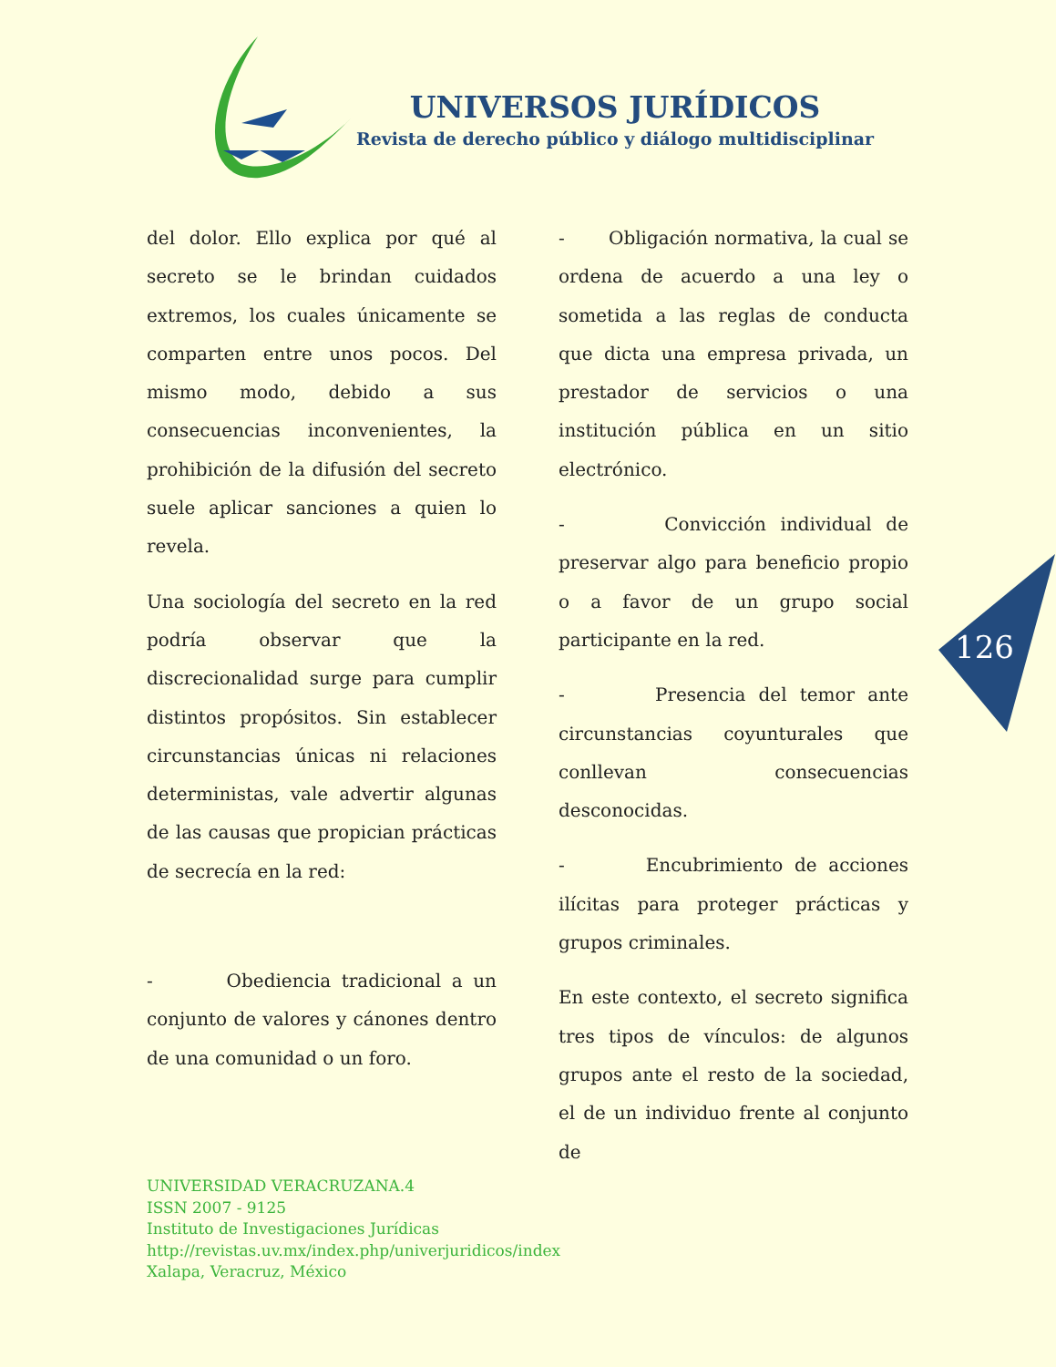UNIVERSOS JURÍDICOS
Revista de derecho público y diálogo multidisciplinar
del dolor. Ello explica por qué al secreto se le brindan cuidados extremos, los cuales únicamente se comparten entre unos pocos. Del mismo modo, debido a sus consecuencias inconvenientes, la prohibición de la difusión del secreto suele aplicar sanciones a quien lo revela.
Una sociología del secreto en la red podría observar que la discrecionalidad surge para cumplir distintos propósitos. Sin establecer circunstancias únicas ni relaciones deterministas, vale advertir algunas de las causas que propician prácticas de secrecía en la red:
- Obediencia tradicional a un conjunto de valores y cánones dentro de una comunidad o un foro.
- Obligación normativa, la cual se ordena de acuerdo a una ley o sometida a las reglas de conducta que dicta una empresa privada, un prestador de servicios o una institución pública en un sitio electrónico.
- Convicción individual de preservar algo para beneficio propio o a favor de un grupo social participante en la red.
- Presencia del temor ante circunstancias coyunturales que conllevan consecuencias desconocidas.
- Encubrimiento de acciones ilícitas para proteger prácticas y grupos criminales.
En este contexto, el secreto significa tres tipos de vínculos: de algunos grupos ante el resto de la sociedad, el de un individuo frente al conjunto de
126
UNIVERSIDAD VERACRUZANA.4
ISSN 2007 - 9125
Instituto de Investigaciones Jurídicas
http://revistas.uv.mx/index.php/univerjuridicos/index
Xalapa, Veracruz, México